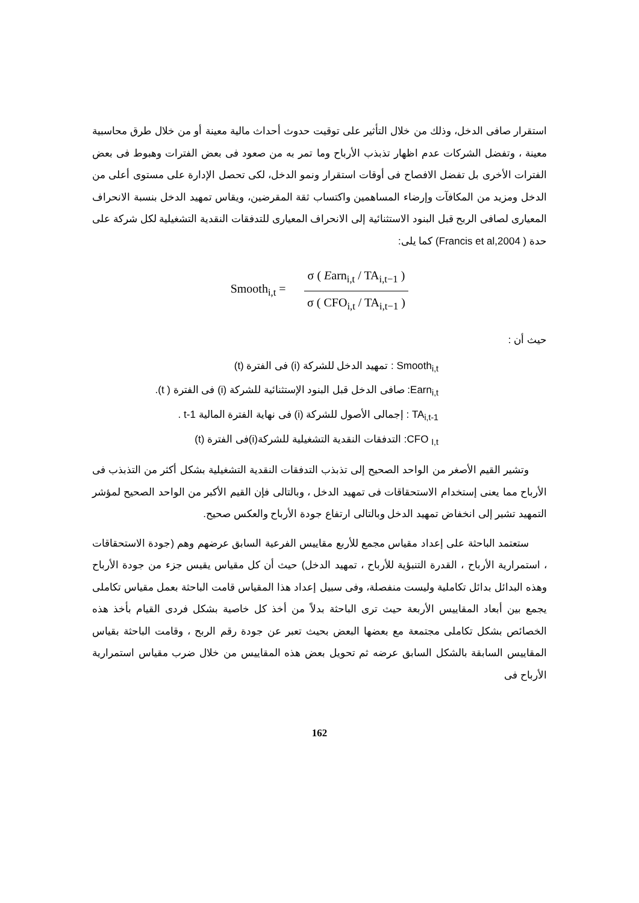استقرار صافى الدخل، وذلك من خلال التأثير على توقيت حدوث أحداث مالية معينة أو من خلال طرق محاسبية معينة ، وتفضل الشركات عدم اظهار تذبذب الأرباح وما تمر به من صعود فى بعض الفترات وهبوط فى بعض الفترات الأخرى بل تفضل الافصاح فى أوقات استقرار ونمو الدخل، لكى تحصل الإدارة على مستوى أعلى من الدخل ومزيد من المكافآت وإرضاء المساهمين واكتساب ثقة المقرضين، ويقاس تمهيد الدخل بنسبة الانحراف المعيارى لصافى الربح قبل البنود الاستثنائية إلى الانحراف المعيارى للتدفقات النقدية التشغيلية لكل شركة على حدة ( Francis et al,2004) كما يلى:
Smooth<sub>i,t</sub> = σ ( Earn<sub>i,t</sub> / TA<sub>i,t−1</sub> ) σ ( CFO<sub>i,t</sub> / TA<sub>i,t−1</sub> )
حيث أن :
Smooth<sub>i,t</sub> : تمهيد الدخل للشركة (i) فى الفترة (t)
Earn<sub>i,t</sub>: صافى الدخل قبل البنود الإستثنائية للشركة (i) فى الفترة ( t).
TA<sub>i,t-1</sub> : إجمالى الأصول للشركة (i) فى نهاية الفترة المالية t-1 .
CFO <sub>I,t</sub>: التدفقات النقدية التشغيلية للشركة(i)فى الفترة (t)
وتشير القيم الأصغر من الواحد الصحيح إلى تذبذب التدفقات النقدية التشغيلية بشكل أكثر من التذبذب فى الأرباح مما يعنى إستخدام الاستحقاقات فى تمهيد الدخل ، وبالتالى فإن القيم الأكبر من الواحد الصحيح لمؤشر التمهيد تشير إلى انخفاض تمهيد الدخل وبالتالى ارتفاع جودة الأرباح والعكس صحيح.
ستعتمد الباحثة على إعداد مقياس مجمع للأربع مقاييس الفرعية السابق عرضهم وهم (جودة الاستحقاقات ، استمرارية الأرباح ، القدرة التنبؤية للأرباح ، تمهيد الدخل) حيث أن كل مقياس يقيس جزء من جودة الأرباح وهذه البدائل بدائل تكاملية وليست منفصلة، وفى سبيل إعداد هذا المقياس قامت الباحثة بعمل مقياس تكاملى يجمع بين أبعاد المقاييس الأربعة حيث ترى الباحثة بدلاً من أخذ كل خاصية بشكل فردى القيام بأخذ هذه الخصائص بشكل تكاملى مجتمعة مع بعضها البعض بحيث تعبر عن جودة رقم الربح ، وقامت الباحثة بقياس المقاييس السابقة بالشكل السابق عرضه ثم تحويل بعض هذه المقاييس من خلال ضرب مقياس استمرارية الأرباح فى
162